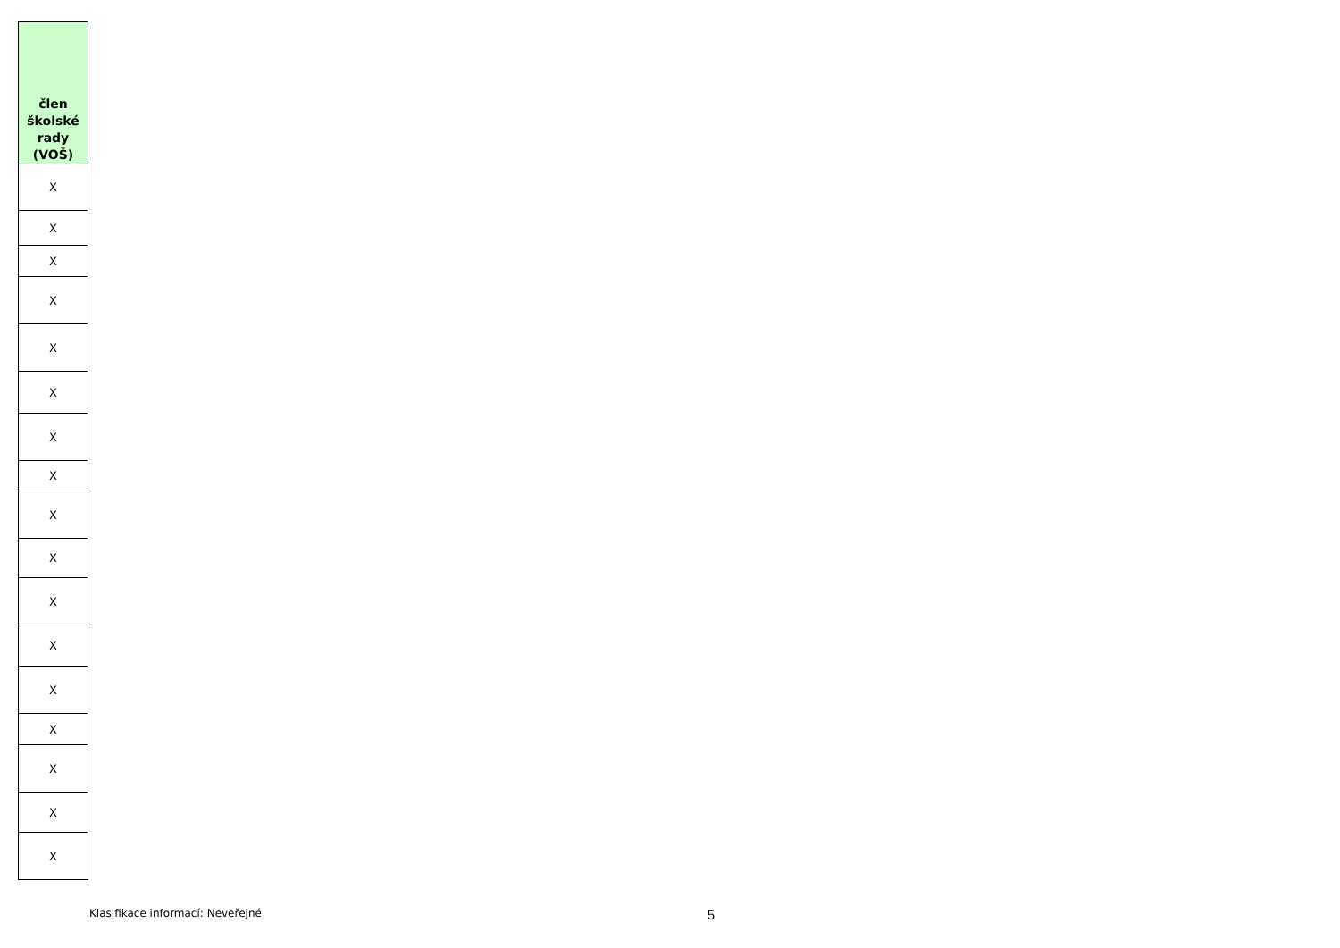| člen školské rady (VOŠ) |
| --- |
| X |
| X |
| X |
| X |
| X |
| X |
| X |
| X |
| X |
| X |
| X |
| X |
| X |
| X |
| X |
| X |
| X |
Klasifikace informací: Neveřejné 5